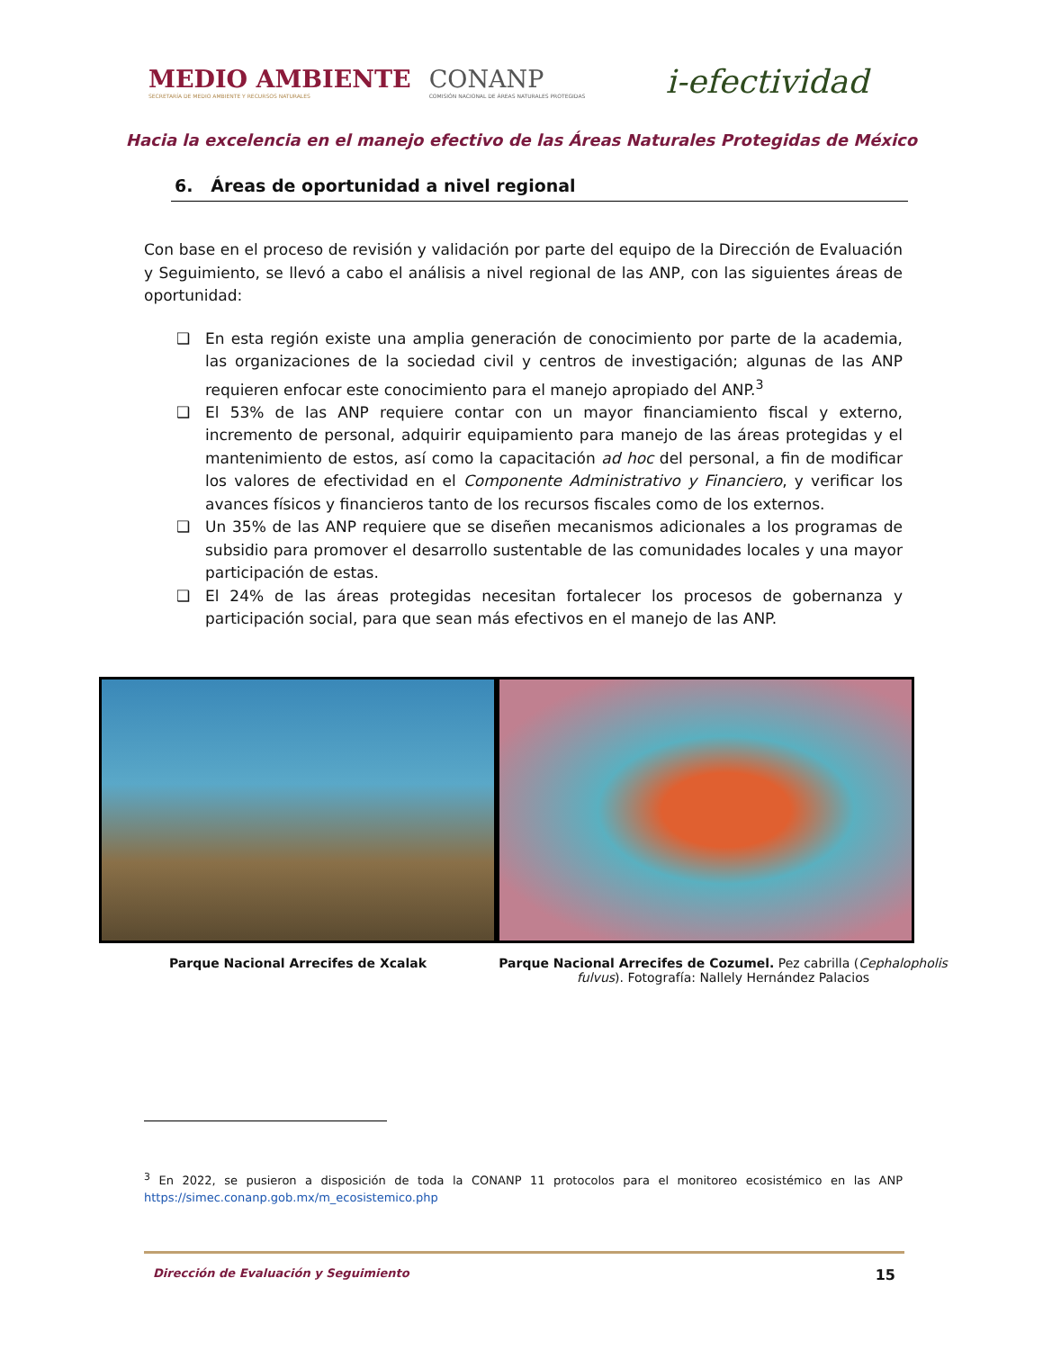MEDIO AMBIENTE
SECRETARÍA DE MEDIO AMBIENTE Y RECURSOS NATURALES
CONANP
COMISIÓN NACIONAL DE ÁREAS NATURALES PROTEGIDAS
i-efectividad
Hacia la excelencia en el manejo efectivo de las Áreas Naturales Protegidas de México
6. Áreas de oportunidad a nivel regional
Con base en el proceso de revisión y validación por parte del equipo de la Dirección de Evaluación y Seguimiento, se llevó a cabo el análisis a nivel regional de las ANP, con las siguientes áreas de oportunidad:
❑ En esta región existe una amplia generación de conocimiento por parte de la academia, las organizaciones de la sociedad civil y centros de investigación; algunas de las ANP requieren enfocar este conocimiento para el manejo apropiado del ANP.<sup>3</sup>
❑ El 53% de las ANP requiere contar con un mayor financiamiento fiscal y externo, incremento de personal, adquirir equipamiento para manejo de las áreas protegidas y el mantenimiento de estos, así como la capacitación ad hoc del personal, a fin de modificar los valores de efectividad en el Componente Administrativo y Financiero, y verificar los avances físicos y financieros tanto de los recursos fiscales como de los externos.
❑ Un 35% de las ANP requiere que se diseñen mecanismos adicionales a los programas de subsidio para promover el desarrollo sustentable de las comunidades locales y una mayor participación de estas.
❑ El 24% de las áreas protegidas necesitan fortalecer los procesos de gobernanza y participación social, para que sean más efectivos en el manejo de las ANP.
Parque Nacional Arrecifes de Xcalak
Parque Nacional Arrecifes de Cozumel. Pez cabrilla (Cephalopholis fulvus). Fotografía: Nallely Hernández Palacios
<sup>3</sup> En 2022, se pusieron a disposición de toda la CONANP 11 protocolos para el monitoreo ecosistémico en las ANP https://simec.conanp.gob.mx/m_ecosistemico.php
Dirección de Evaluación y Seguimiento 15